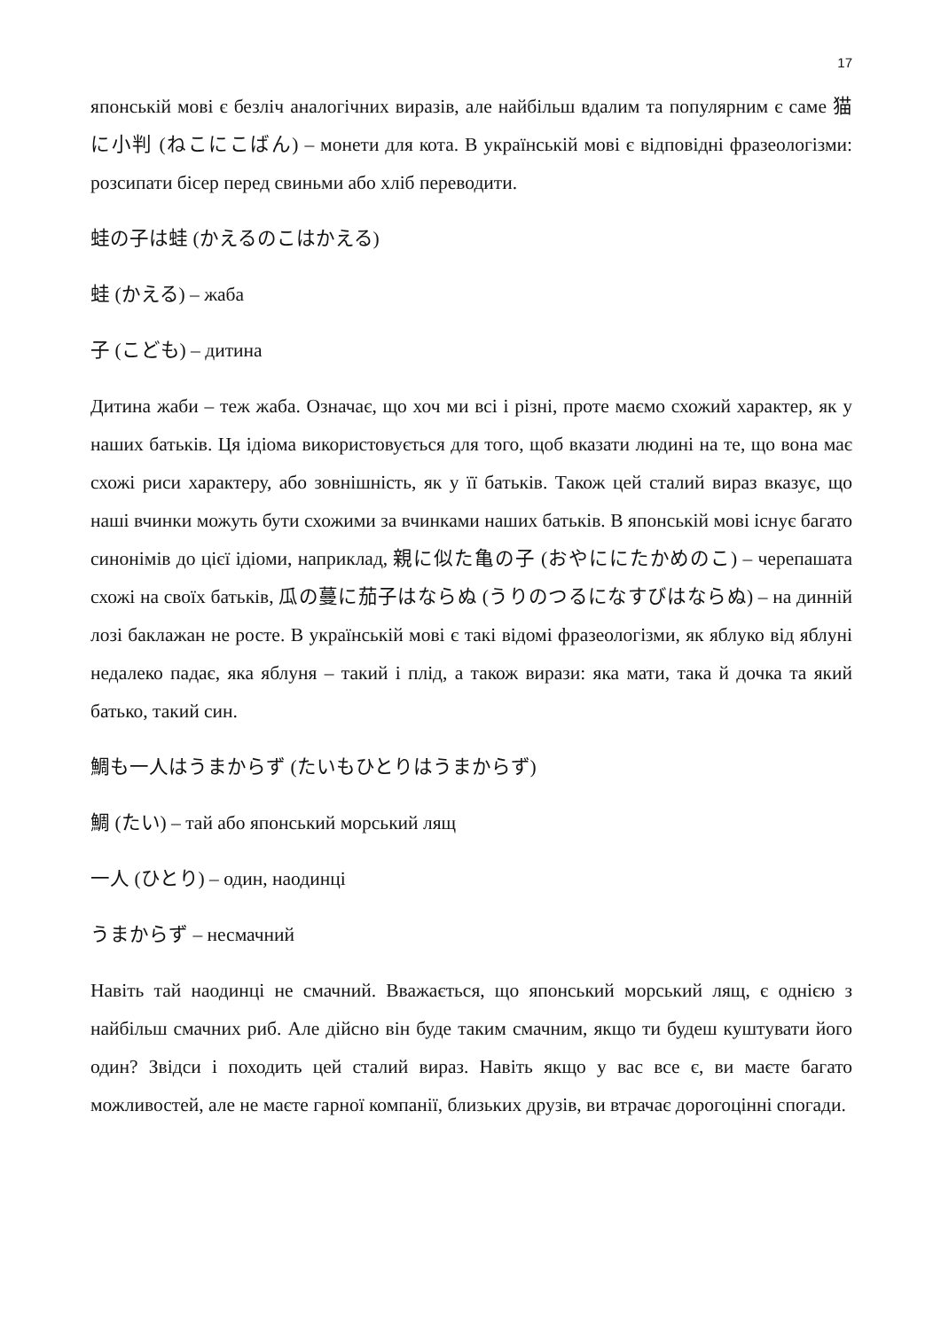17
японській мові є безліч аналогічних виразів, але найбільш вдалим та популярним є саме 猫に小判 (ねこにこばん) – монети для кота. В українській мові є відповідні фразеологізми: розсипати бісер перед свиньми або хліб переводити.
蛙の子は蛙 (かえるのこはかえる)
蛙 (かえる) – жаба
子 (こども) – дитина
Дитина жаби – теж жаба. Означає, що хоч ми всі і різні, проте маємо схожий характер, як у наших батьків. Ця ідіома використовується для того, щоб вказати людині на те, що вона має схожі риси характеру, або зовнішність, як у її батьків. Також цей сталий вираз вказує, що наші вчинки можуть бути схожими за вчинками наших батьків. В японській мові існує багато синонімів до цієї ідіоми, наприклад, 親に似た亀の子 (おやににたかめのこ) – черепашата схожі на своїх батьків, 瓜の蔓に茄子はならぬ (うりのつるになすびはならぬ) – на динній лозі баклажан не росте. В українській мові є такі відомі фразеологізми, як яблуко від яблуні недалеко падає, яка яблуня – такий і плід, а також вирази: яка мати, така й дочка та який батько, такий син.
鯛も一人はうまからず (たいもひとりはうまからず)
鯛 (たい) – тай або японський морський лящ
一人 (ひとり) – один, наодинці
うまからず – несмачний
Навіть тай наодинці не смачний. Вважається, що японський морський лящ, є однією з найбільш смачних риб. Але дійсно він буде таким смачним, якщо ти будеш куштувати його один? Звідси і походить цей сталий вираз. Навіть якщо у вас все є, ви маєте багато можливостей, але не маєте гарної компанії, близьких друзів, ви втрачає дорогоцінні спогади.